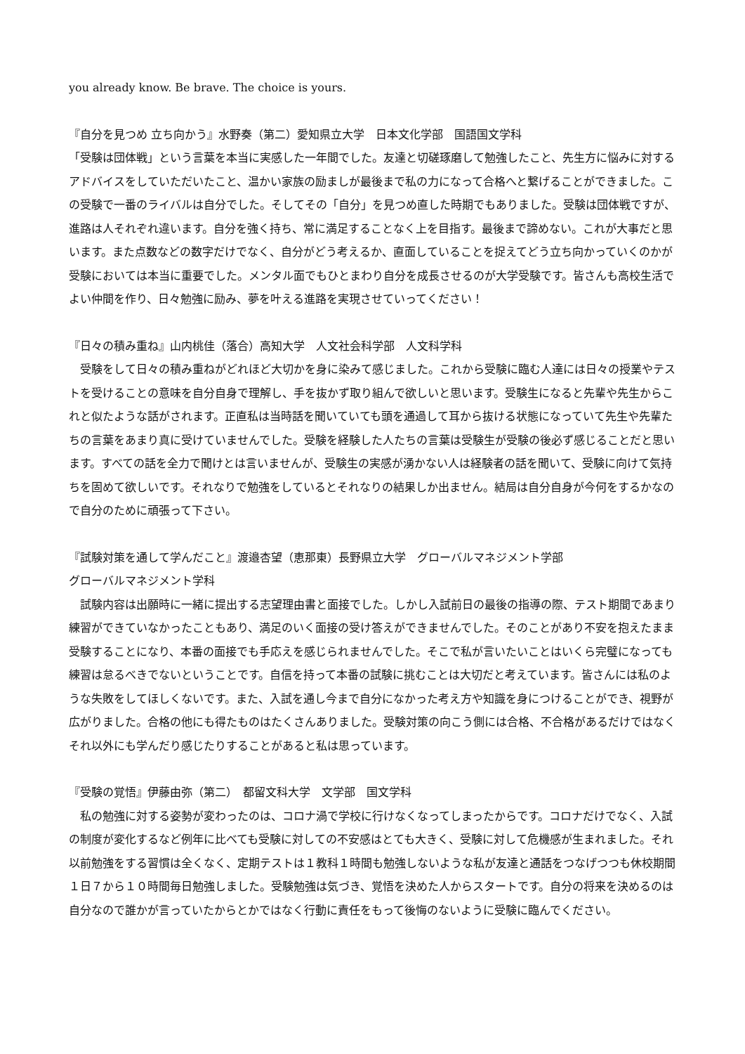you already know. Be brave. The choice is yours.
『自分を見つめ 立ち向かう』水野奏（第二）愛知県立大学　日本文化学部　国語国文学科
「受験は団体戦」という言葉を本当に実感した一年間でした。友達と切磋琢磨して勉強したこと、先生方に悩みに対するアドバイスをしていただいたこと、温かい家族の励ましが最後まで私の力になって合格へと繋げることができました。この受験で一番のライバルは自分でした。そしてその「自分」を見つめ直した時期でもありました。受験は団体戦ですが、進路は人それぞれ違います。自分を強く持ち、常に満足することなく上を目指す。最後まで諦めない。これが大事だと思います。また点数などの数字だけでなく、自分がどう考えるか、直面していることを捉えてどう立ち向かっていくのかが受験においては本当に重要でした。メンタル面でもひとまわり自分を成長させるのが大学受験です。皆さんも高校生活でよい仲間を作り、日々勉強に励み、夢を叶える進路を実現させていってください！
『日々の積み重ね』山内桃佳（落合）高知大学　人文社会科学部　人文科学科
　受験をして日々の積み重ねがどれほど大切かを身に染みて感じました。これから受験に臨む人達には日々の授業やテストを受けることの意味を自分自身で理解し、手を抜かず取り組んで欲しいと思います。受験生になると先輩や先生からこれと似たような話がされます。正直私は当時話を聞いていても頭を通過して耳から抜ける状態になっていて先生や先輩たちの言葉をあまり真に受けていませんでした。受験を経験した人たちの言葉は受験生が受験の後必ず感じることだと思います。すべての話を全力で聞けとは言いませんが、受験生の実感が湧かない人は経験者の話を聞いて、受験に向けて気持ちを固めて欲しいです。それなりで勉強をしているとそれなりの結果しか出ません。結局は自分自身が今何をするかなので自分のために頑張って下さい。
『試験対策を通して学んだこと』渡邉杏望（恵那東）長野県立大学　グローバルマネジメント学部
グローバルマネジメント学科
　試験内容は出願時に一緒に提出する志望理由書と面接でした。しかし入試前日の最後の指導の際、テスト期間であまり練習ができていなかったこともあり、満足のいく面接の受け答えができませんでした。そのことがあり不安を抱えたまま受験することになり、本番の面接でも手応えを感じられませんでした。そこで私が言いたいことはいくら完璧になっても練習は怠るべきでないということです。自信を持って本番の試験に挑むことは大切だと考えています。皆さんには私のような失敗をしてほしくないです。また、入試を通し今まで自分になかった考え方や知識を身につけることができ、視野が広がりました。合格の他にも得たものはたくさんありました。受験対策の向こう側には合格、不合格があるだけではなくそれ以外にも学んだり感じたりすることがあると私は思っています。
『受験の覚悟』伊藤由弥（第二）　都留文科大学　文学部　国文学科
　私の勉強に対する姿勢が変わったのは、コロナ渦で学校に行けなくなってしまったからです。コロナだけでなく、入試の制度が変化するなど例年に比べても受験に対しての不安感はとても大きく、受験に対して危機感が生まれました。それ以前勉強をする習慣は全くなく、定期テストは１教科１時間も勉強しないような私が友達と通話をつなげつつも休校期間１日７から１０時間毎日勉強しました。受験勉強は気づき、覚悟を決めた人からスタートです。自分の将来を決めるのは自分なので誰かが言っていたからとかではなく行動に責任をもって後悔のないように受験に臨んでください。